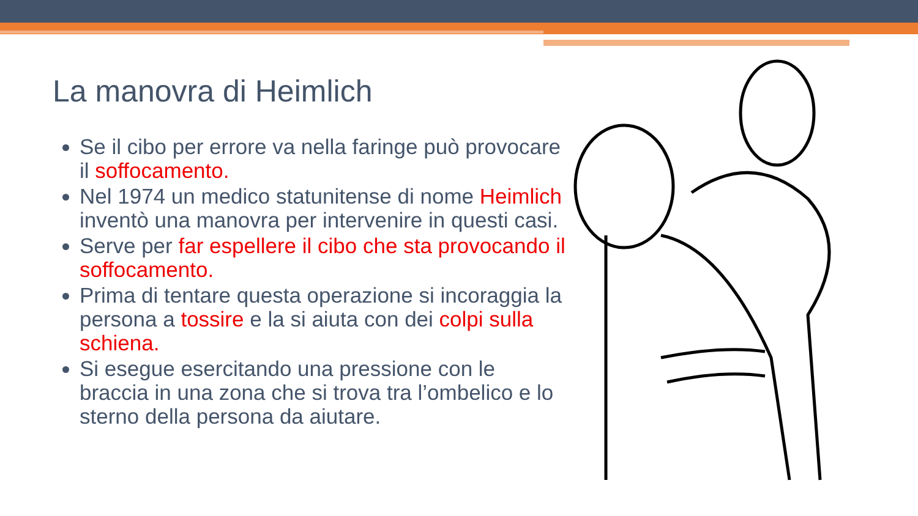La manovra di Heimlich
Se il cibo per errore va nella faringe può provocare il soffocamento.
Nel 1974 un medico statunitense di nome Heimlich inventò una manovra per intervenire in questi casi.
Serve per far espellere il cibo che sta provocando il soffocamento.
Prima di tentare questa operazione si incoraggia la persona a tossire e la si aiuta con dei colpi sulla schiena.
Si esegue esercitando una pressione con le braccia in una zona che si trova tra l’ombelico e lo sterno della persona da aiutare.